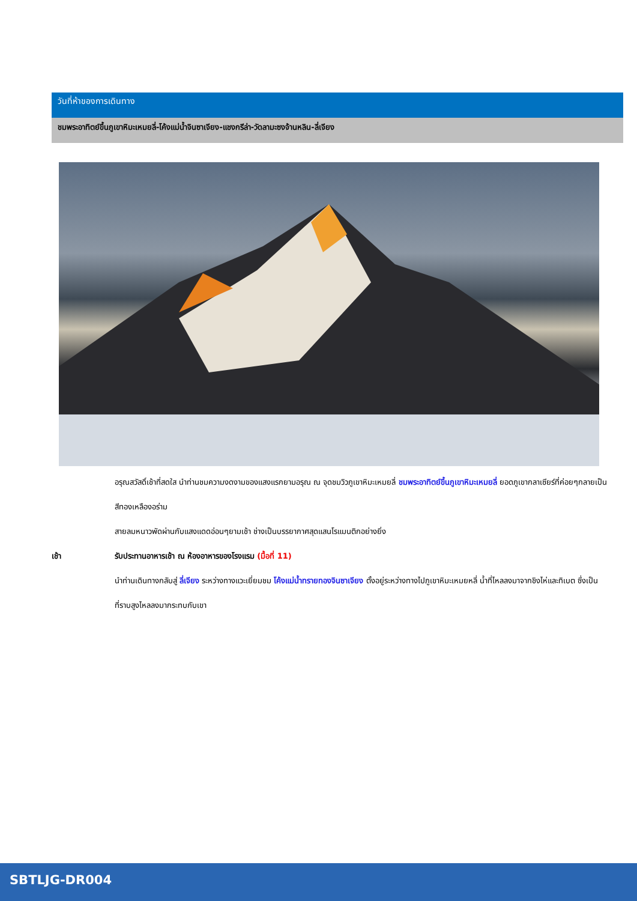วันที่ห้าของการเดินทาง
ชมพระอาทิตย์ขึ้นภูเขาหิมะเหมยลี่-โค้งแม่น้ำจินซาเจียง-แชงกรีล่า-วัดลามะซงจ้านหลิน-ลี่เจียง
อรุณสวัสดิ์เช้าที่สดใส นำท่านชมความงดงามของแสงแรกยามอรุณ ณ จุดชมวิวภูเขาหิมะเหมยลี่ ชมพระอาทิตย์ขึ้นภูเขาหิมะเหมยลี่ ยอดภูเขากลาเซียร์ที่ค่อยๆกลายเป็นสีทองเหลืองอร่าม
สายลมหนาวพัดผ่านกับแสงแดดอ่อนๆยามเช้า ช่างเป็นบรรยากาศสุดแสนโรแมนติกอย่างยิ่ง
เช้า รับประทานอาหารเช้า ณ ห้องอาหารของโรงแรม (มื้อที่ 11)
นำท่านเดินทางกลับสู่ ลี่เจียง ระหว่างทางแวะเยี่ยมชม โค้งแม่น้ำทรายทองจินซาเจียง ตั้งอยู่ระหว่างทางไปภูเขาหิมะเหมยหลี่ น้ำที่ไหลลงมาจากชิงไห่และทิเบต ซึ่งเป็นที่ราบสูงไหลลงมากระทบกับเขา
SBTLJG-DR004